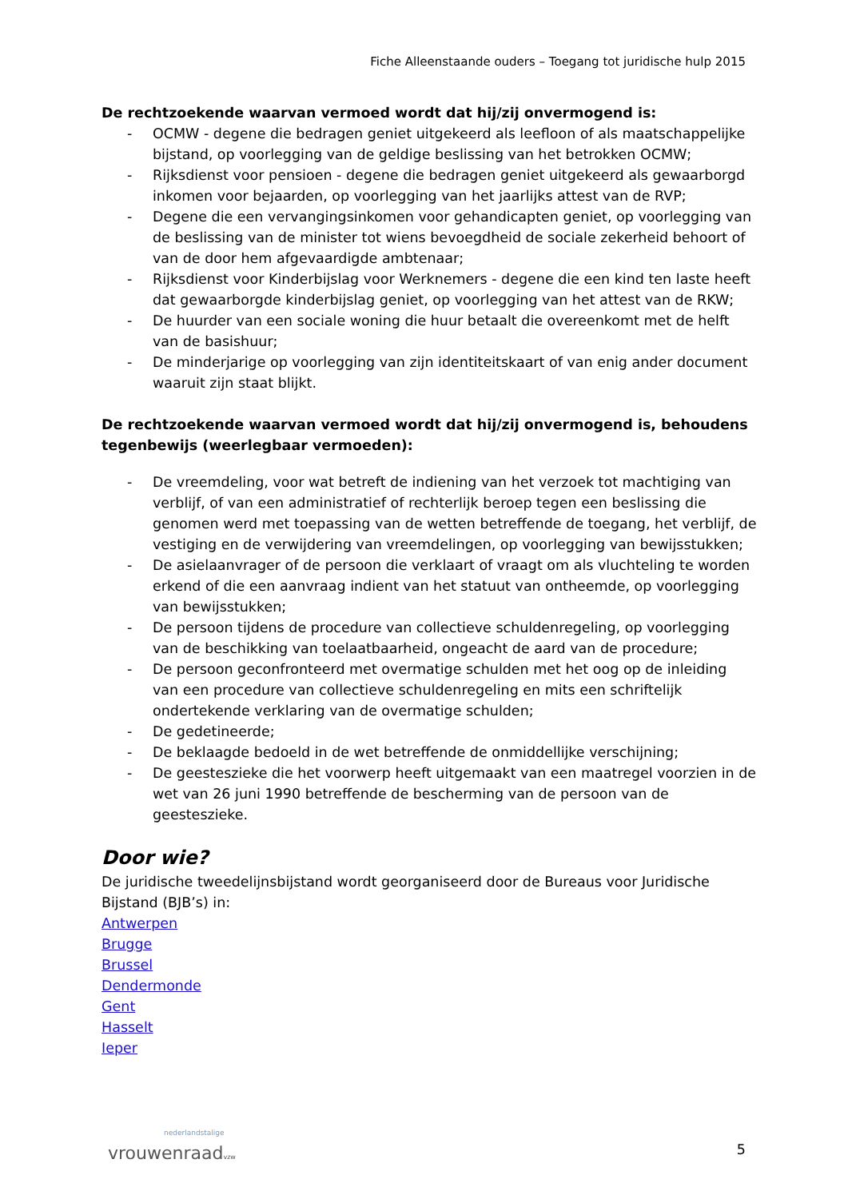Fiche Alleenstaande ouders – Toegang tot juridische hulp 2015
De rechtzoekende waarvan vermoed wordt dat hij/zij onvermogend is:
- OCMW - degene die bedragen geniet uitgekeerd als leefloon of als maatschappelijke bijstand, op voorlegging van de geldige beslissing van het betrokken OCMW;
- Rijksdienst voor pensioen - degene die bedragen geniet uitgekeerd als gewaarborgd inkomen voor bejaarden, op voorlegging van het jaarlijks attest van de RVP;
- Degene die een vervangingsinkomen voor gehandicapten geniet, op voorlegging van de beslissing van de minister tot wiens bevoegdheid de sociale zekerheid behoort of van de door hem afgevaardigde ambtenaar;
- Rijksdienst voor Kinderbijslag voor Werknemers - degene die een kind ten laste heeft dat gewaarborgde kinderbijslag geniet, op voorlegging van het attest van de RKW;
- De huurder van een sociale woning die huur betaalt die overeenkomt met de helft van de basishuur;
- De minderjarige op voorlegging van zijn identiteitskaart of van enig ander document waaruit zijn staat blijkt.
De rechtzoekende waarvan vermoed wordt dat hij/zij onvermogend is, behoudens tegenbewijs (weerlegbaar vermoeden):
- De vreemdeling, voor wat betreft de indiening van het verzoek tot machtiging van verblijf, of van een administratief of rechterlijk beroep tegen een beslissing die genomen werd met toepassing van de wetten betreffende de toegang, het verblijf, de vestiging en de verwijdering van vreemdelingen, op voorlegging van bewijsstukken;
- De asielaanvrager of de persoon die verklaart of vraagt om als vluchteling te worden erkend of die een aanvraag indient van het statuut van ontheemde, op voorlegging van bewijsstukken;
- De persoon tijdens de procedure van collectieve schuldenregeling, op voorlegging van de beschikking van toelaatbaarheid, ongeacht de aard van de procedure;
- De persoon geconfronteerd met overmatige schulden met het oog op de inleiding van een procedure van collectieve schuldenregeling en mits een schriftelijk ondertekende verklaring van de overmatige schulden;
- De gedetineerde;
- De beklaagde bedoeld in de wet betreffende de onmiddellijke verschijning;
- De geesteszieke die het voorwerp heeft uitgemaakt van een maatregel voorzien in de wet van 26 juni 1990 betreffende de bescherming van de persoon van de geesteszieke.
Door wie?
De juridische tweedelijnsbijstand wordt georganiseerd door de Bureaus voor Juridische Bijstand (BJB’s) in:
Antwerpen
Brugge
Brussel
Dendermonde
Gent
Hasselt
Ieper
nederlandstalige
vrouwenraadvzw
5